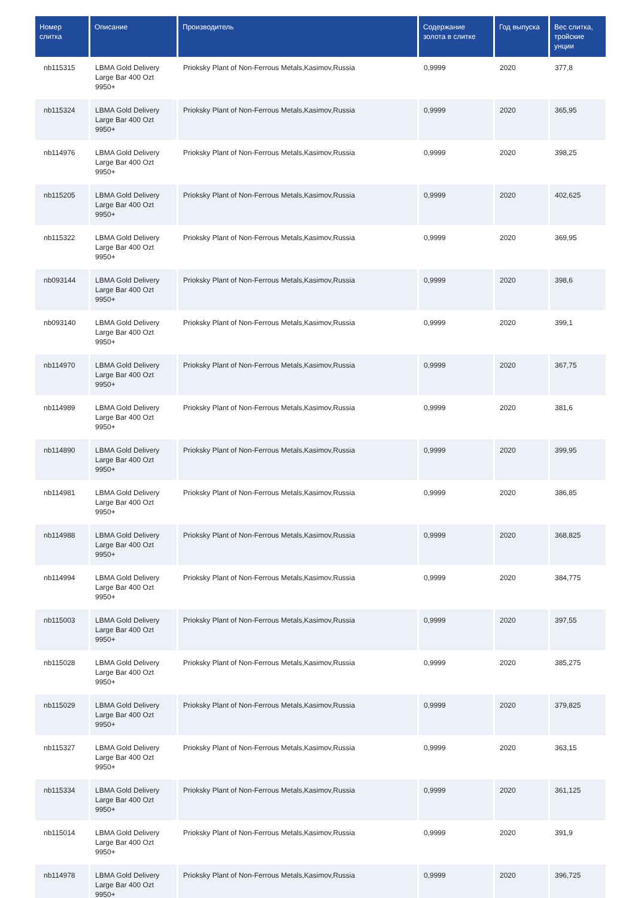| Номер слитка | Описание | Производитель | Содержание золота в слитке | Год выпуска | Вес слитка, тройские унции |
| --- | --- | --- | --- | --- | --- |
| nb115315 | LBMA Gold Delivery Large Bar 400 Ozt 9950+ | Prioksky Plant of Non-Ferrous Metals,Kasimov,Russia | 0,9999 | 2020 | 377,8 |
| nb115324 | LBMA Gold Delivery Large Bar 400 Ozt 9950+ | Prioksky Plant of Non-Ferrous Metals,Kasimov,Russia | 0,9999 | 2020 | 365,95 |
| nb114976 | LBMA Gold Delivery Large Bar 400 Ozt 9950+ | Prioksky Plant of Non-Ferrous Metals,Kasimov,Russia | 0,9999 | 2020 | 398,25 |
| nb115205 | LBMA Gold Delivery Large Bar 400 Ozt 9950+ | Prioksky Plant of Non-Ferrous Metals,Kasimov,Russia | 0,9999 | 2020 | 402,625 |
| nb115322 | LBMA Gold Delivery Large Bar 400 Ozt 9950+ | Prioksky Plant of Non-Ferrous Metals,Kasimov,Russia | 0,9999 | 2020 | 369,95 |
| nb093144 | LBMA Gold Delivery Large Bar 400 Ozt 9950+ | Prioksky Plant of Non-Ferrous Metals,Kasimov,Russia | 0,9999 | 2020 | 398,6 |
| nb093140 | LBMA Gold Delivery Large Bar 400 Ozt 9950+ | Prioksky Plant of Non-Ferrous Metals,Kasimov,Russia | 0,9999 | 2020 | 399,1 |
| nb114970 | LBMA Gold Delivery Large Bar 400 Ozt 9950+ | Prioksky Plant of Non-Ferrous Metals,Kasimov,Russia | 0,9999 | 2020 | 367,75 |
| nb114989 | LBMA Gold Delivery Large Bar 400 Ozt 9950+ | Prioksky Plant of Non-Ferrous Metals,Kasimov,Russia | 0,9999 | 2020 | 381,6 |
| nb114890 | LBMA Gold Delivery Large Bar 400 Ozt 9950+ | Prioksky Plant of Non-Ferrous Metals,Kasimov,Russia | 0,9999 | 2020 | 399,95 |
| nb114981 | LBMA Gold Delivery Large Bar 400 Ozt 9950+ | Prioksky Plant of Non-Ferrous Metals,Kasimov,Russia | 0,9999 | 2020 | 386,85 |
| nb114988 | LBMA Gold Delivery Large Bar 400 Ozt 9950+ | Prioksky Plant of Non-Ferrous Metals,Kasimov,Russia | 0,9999 | 2020 | 368,825 |
| nb114994 | LBMA Gold Delivery Large Bar 400 Ozt 9950+ | Prioksky Plant of Non-Ferrous Metals,Kasimov,Russia | 0,9999 | 2020 | 384,775 |
| nb115003 | LBMA Gold Delivery Large Bar 400 Ozt 9950+ | Prioksky Plant of Non-Ferrous Metals,Kasimov,Russia | 0,9999 | 2020 | 397,55 |
| nb115028 | LBMA Gold Delivery Large Bar 400 Ozt 9950+ | Prioksky Plant of Non-Ferrous Metals,Kasimov,Russia | 0,9999 | 2020 | 385,275 |
| nb115029 | LBMA Gold Delivery Large Bar 400 Ozt 9950+ | Prioksky Plant of Non-Ferrous Metals,Kasimov,Russia | 0,9999 | 2020 | 379,825 |
| nb115327 | LBMA Gold Delivery Large Bar 400 Ozt 9950+ | Prioksky Plant of Non-Ferrous Metals,Kasimov,Russia | 0,9999 | 2020 | 363,15 |
| nb115334 | LBMA Gold Delivery Large Bar 400 Ozt 9950+ | Prioksky Plant of Non-Ferrous Metals,Kasimov,Russia | 0,9999 | 2020 | 361,125 |
| nb115014 | LBMA Gold Delivery Large Bar 400 Ozt 9950+ | Prioksky Plant of Non-Ferrous Metals,Kasimov,Russia | 0,9999 | 2020 | 391,9 |
| nb114978 | LBMA Gold Delivery Large Bar 400 Ozt 9950+ | Prioksky Plant of Non-Ferrous Metals,Kasimov,Russia | 0,9999 | 2020 | 396,725 |